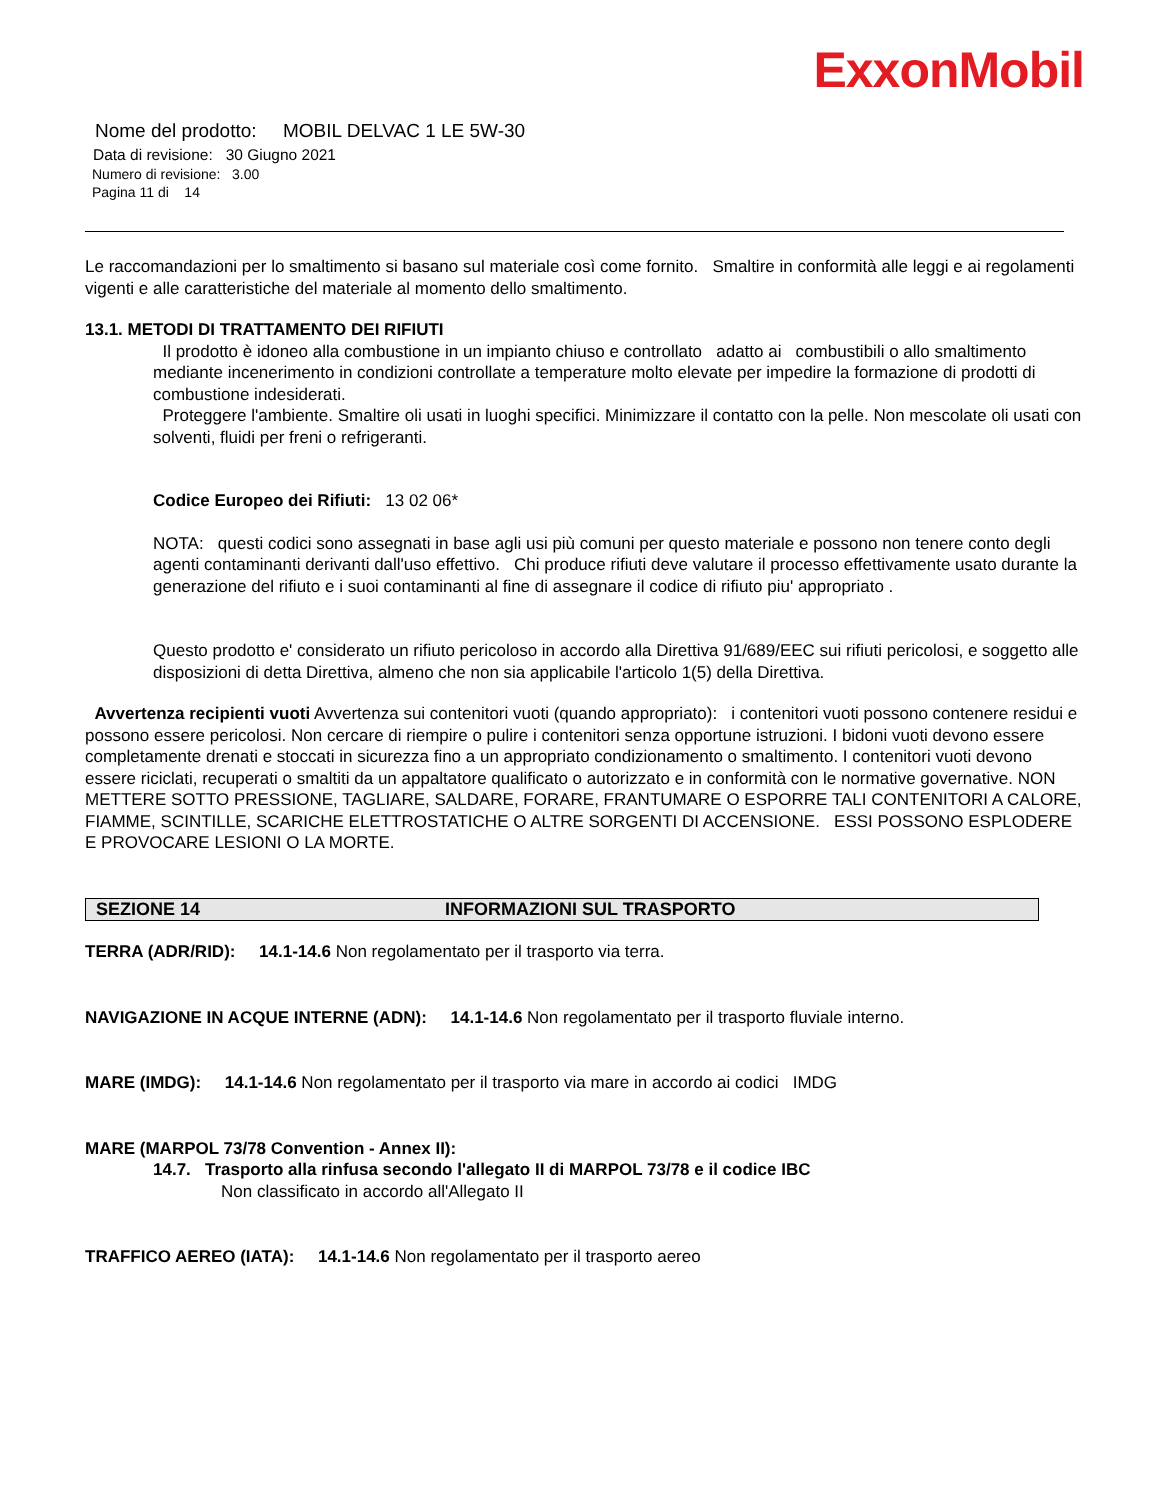ExxonMobil
Nome del prodotto: MOBIL DELVAC 1 LE 5W-30
Data di revisione: 30 Giugno 2021
Numero di revisione: 3.00
Pagina 11 di 14
Le raccomandazioni per lo smaltimento si basano sul materiale così come fornito. Smaltire in conformità alle leggi e ai regolamenti vigenti e alle caratteristiche del materiale al momento dello smaltimento.
13.1. METODI DI TRATTAMENTO DEI RIFIUTI
Il prodotto è idoneo alla combustione in un impianto chiuso e controllato adatto ai combustibili o allo smaltimento mediante incenerimento in condizioni controllate a temperature molto elevate per impedire la formazione di prodotti di combustione indesiderati.
Proteggere l'ambiente. Smaltire oli usati in luoghi specifici. Minimizzare il contatto con la pelle. Non mescolate oli usati con solventi, fluidi per freni o refrigeranti.
Codice Europeo dei Rifiuti: 13 02 06*
NOTA: questi codici sono assegnati in base agli usi più comuni per questo materiale e possono non tenere conto degli agenti contaminanti derivanti dall'uso effettivo. Chi produce rifiuti deve valutare il processo effettivamente usato durante la generazione del rifiuto e i suoi contaminanti al fine di assegnare il codice di rifiuto piu' appropriato .
Questo prodotto e' considerato un rifiuto pericoloso in accordo alla Direttiva 91/689/EEC sui rifiuti pericolosi, e soggetto alle disposizioni di detta Direttiva, almeno che non sia applicabile l'articolo 1(5) della Direttiva.
Avvertenza recipienti vuoti Avvertenza sui contenitori vuoti (quando appropriato): i contenitori vuoti possono contenere residui e possono essere pericolosi. Non cercare di riempire o pulire i contenitori senza opportune istruzioni. I bidoni vuoti devono essere completamente drenati e stoccati in sicurezza fino a un appropriato condizionamento o smaltimento. I contenitori vuoti devono essere riciclati, recuperati o smaltiti da un appaltatore qualificato o autorizzato e in conformità con le normative governative. NON METTERE SOTTO PRESSIONE, TAGLIARE, SALDARE, FORARE, FRANTUMARE O ESPORRE TALI CONTENITORI A CALORE, FIAMME, SCINTILLE, SCARICHE ELETTROSTATICHE O ALTRE SORGENTI DI ACCENSIONE. ESSI POSSONO ESPLODERE E PROVOCARE LESIONI O LA MORTE.
SEZIONE 14 INFORMAZIONI SUL TRASPORTO
TERRA (ADR/RID): 14.1-14.6 Non regolamentato per il trasporto via terra.
NAVIGAZIONE IN ACQUE INTERNE (ADN): 14.1-14.6 Non regolamentato per il trasporto fluviale interno.
MARE (IMDG): 14.1-14.6 Non regolamentato per il trasporto via mare in accordo ai codici IMDG
MARE (MARPOL 73/78 Convention - Annex II):
14.7. Trasporto alla rinfusa secondo l'allegato II di MARPOL 73/78 e il codice IBC
Non classificato in accordo all'Allegato II
TRAFFICO AEREO (IATA): 14.1-14.6 Non regolamentato per il trasporto aereo